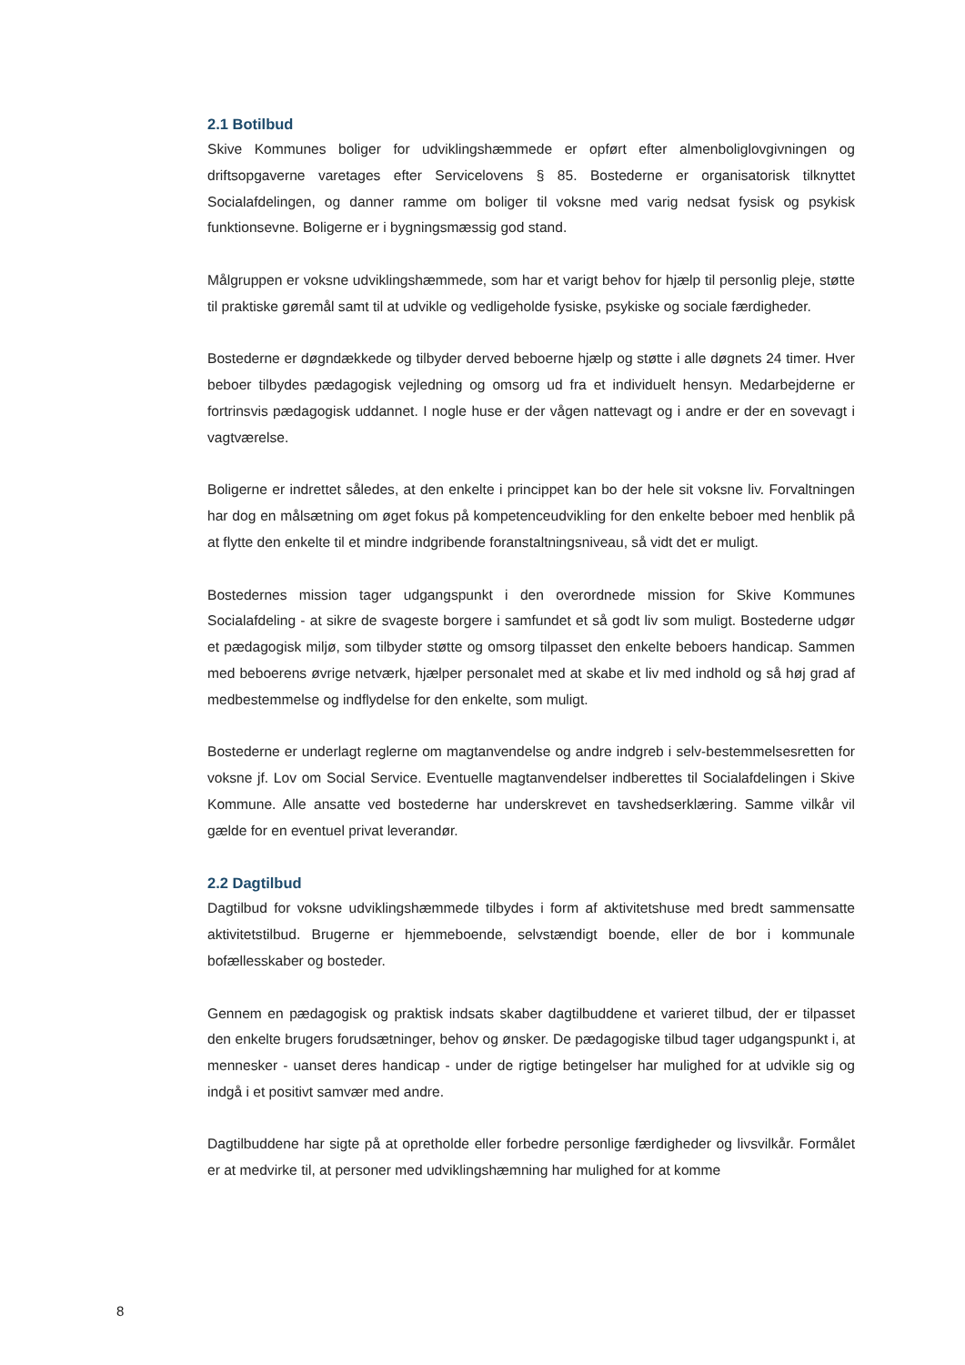2.1 Botilbud
Skive Kommunes boliger for udviklingshæmmede er opført efter almenboliglovgivningen og driftsopgaverne varetages efter Servicelovens § 85. Bostederne er organisatorisk tilknyttet Socialafdelingen, og danner ramme om boliger til voksne med varig nedsat fysisk og psykisk funktionsevne. Boligerne er i bygningsmæssig god stand.
Målgruppen er voksne udviklingshæmmede, som har et varigt behov for hjælp til personlig pleje, støtte til praktiske gøremål samt til at udvikle og vedligeholde fysiske, psykiske og sociale færdigheder.
Bostederne er døgndækkede og tilbyder derved beboerne hjælp og støtte i alle døgnets 24 timer. Hver beboer tilbydes pædagogisk vejledning og omsorg ud fra et individuelt hensyn. Medarbejderne er fortrinsvis pædagogisk uddannet. I nogle huse er der vågen nattevagt og i andre er der en sovevagt i vagtværelse.
Boligerne er indrettet således, at den enkelte i princippet kan bo der hele sit voksne liv. Forvaltningen har dog en målsætning om øget fokus på kompetenceudvikling for den enkelte beboer med henblik på at flytte den enkelte til et mindre indgribende foranstaltningsniveau, så vidt det er muligt.
Bostedernes mission tager udgangspunkt i den overordnede mission for Skive Kommunes Socialafdeling - at sikre de svageste borgere i samfundet et så godt liv som muligt. Bostederne udgør et pædagogisk miljø, som tilbyder støtte og omsorg tilpasset den enkelte beboers handicap. Sammen med beboerens øvrige netværk, hjælper personalet med at skabe et liv med indhold og så høj grad af medbestemmelse og indflydelse for den enkelte, som muligt.
Bostederne er underlagt reglerne om magtanvendelse og andre indgreb i selv-bestemmelsesretten for voksne jf. Lov om Social Service. Eventuelle magtanvendelser indberettes til Socialafdelingen i Skive Kommune. Alle ansatte ved bostederne har underskrevet en tavshedserklæring. Samme vilkår vil gælde for en eventuel privat leverandør.
2.2 Dagtilbud
Dagtilbud for voksne udviklingshæmmede tilbydes i form af aktivitetshuse med bredt sammensatte aktivitetstilbud. Brugerne er hjemmeboende, selvstændigt boende, eller de bor i kommunale bofællesskaber og bosteder.
Gennem en pædagogisk og praktisk indsats skaber dagtilbuddene et varieret tilbud, der er tilpasset den enkelte brugers forudsætninger, behov og ønsker. De pædagogiske tilbud tager udgangspunkt i, at mennesker - uanset deres handicap - under de rigtige betingelser har mulighed for at udvikle sig og indgå i et positivt samvær med andre.
Dagtilbuddene har sigte på at opretholde eller forbedre personlige færdigheder og livsvilkår. Formålet er at medvirke til, at personer med udviklingshæmning har mulighed for at komme
8